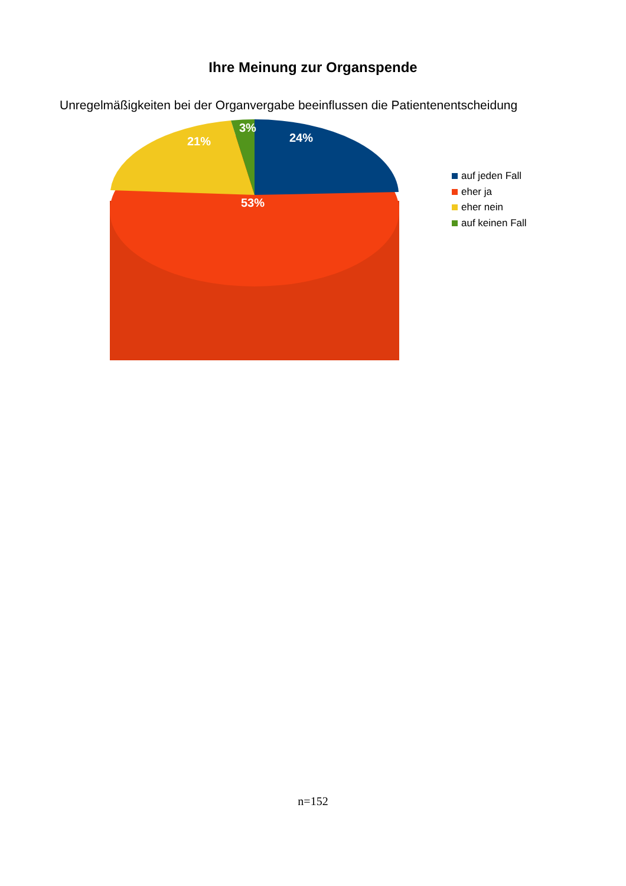Ihre Meinung zur Organspende
Unregelmäßigkeiten bei der Organvergabe beeinflussen die Patientenentscheidung
3%
24%
21%
53%
auf jeden Fall
eher ja
eher nein
auf keinen Fall
n=152